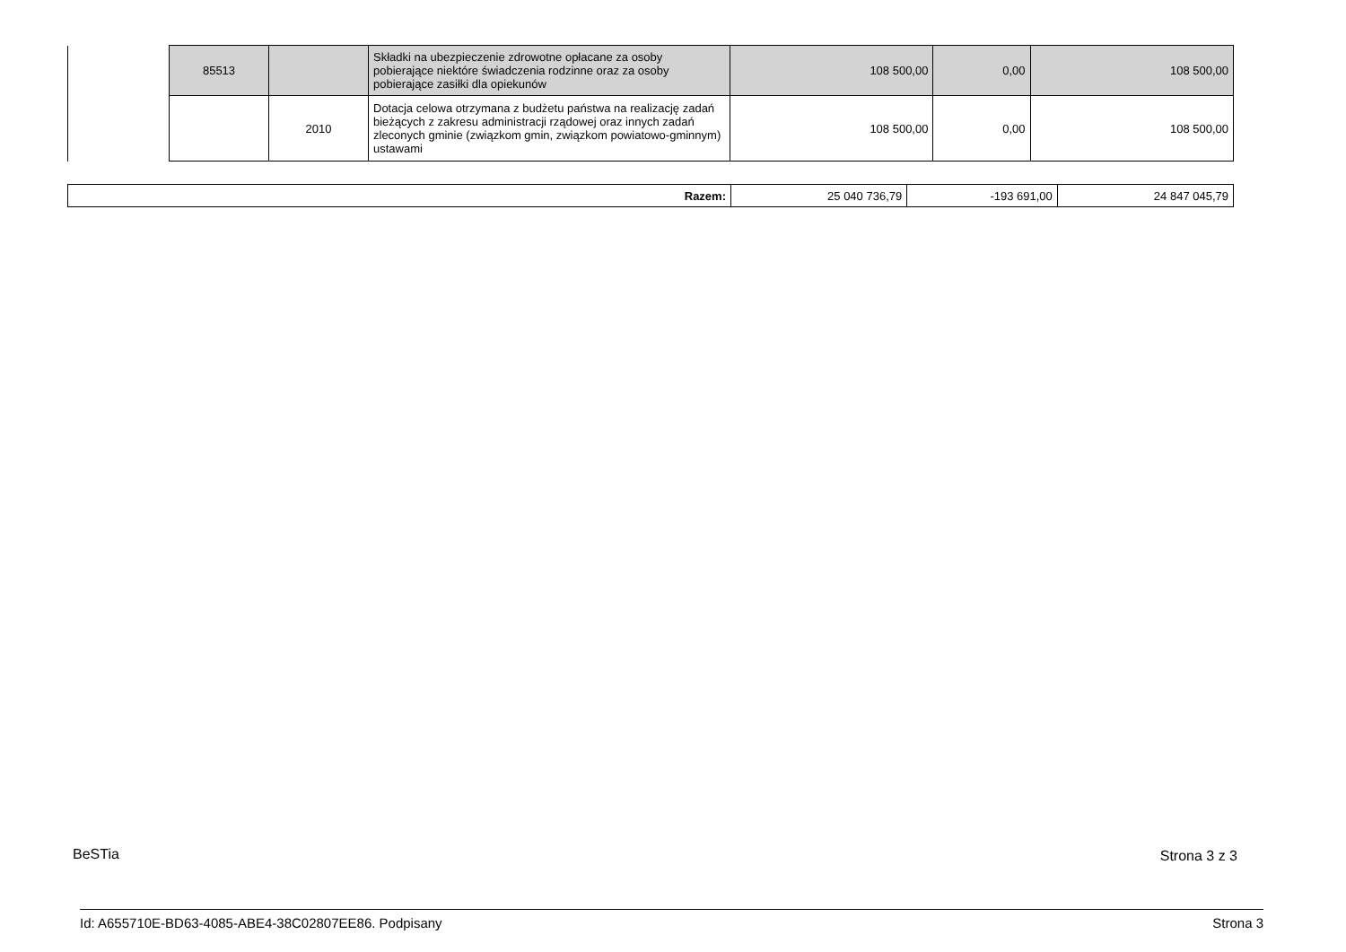| | 85513 | | Składki na ubezpieczenie zdrowotne opłacane za osoby pobierające niektóre świadczenia rodzinne oraz za osoby pobierające zasiłki dla opiekunów | 108 500,00 | 0,00 | 108 500,00 |
| | | 2010 | Dotacja celowa otrzymana z budżetu państwa na realizację zadań bieżących z zakresu administracji rządowej oraz innych zadań zleconych gminie (związkom gmin, związkom powiatowo-gminnym) ustawami | 108 500,00 | 0,00 | 108 500,00 |
| Razem: | 25 040 736,79 | -193 691,00 | 24 847 045,79 |
BeSTia Strona 3 z 3
Id: A655710E-BD63-4085-ABE4-38C02807EE86. Podpisany
Strona 3